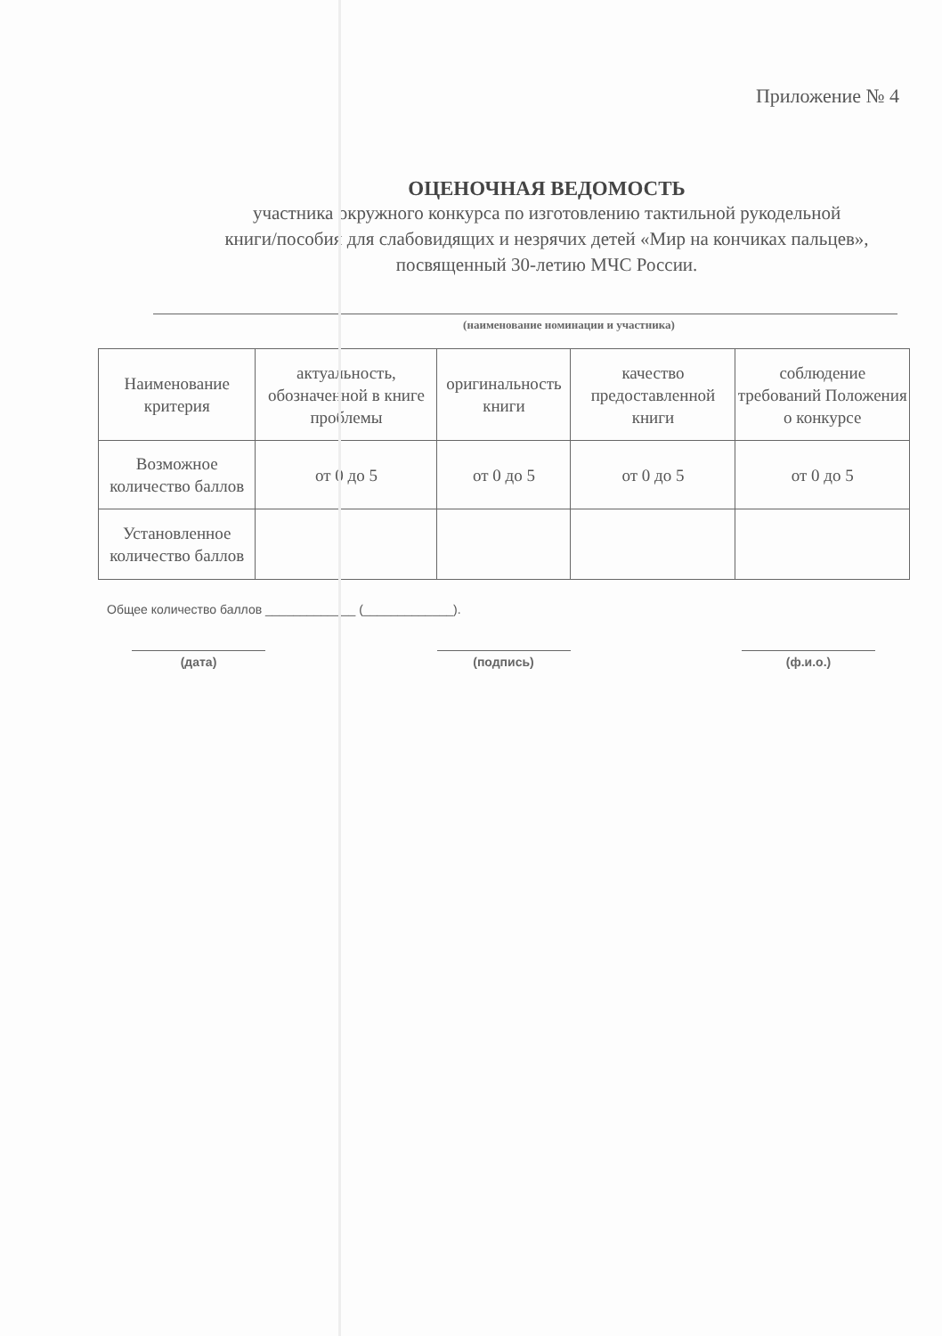Приложение № 4
ОЦЕНОЧНАЯ ВЕДОМОСТЬ
участника окружного конкурса по изготовлению тактильной рукодельной
книги/пособия для слабовидящих и незрячих детей «Мир на кончиках пальцев»,
посвященный 30-летию МЧС России.
(наименование номинации и участника)
| Наименование критерия | актуальность, обозначенной в книге проблемы | оригинальность книги | качество предоставленной книги | соблюдение требований Положения о конкурсе |
| Возможное количество баллов | от 0 до 5 | от 0 до 5 | от 0 до 5 | от 0 до 5 |
| Установленное количество баллов | | | | |
Общее количество баллов _____________ (_____________).
(дата) (подпись) (ф.и.о.)